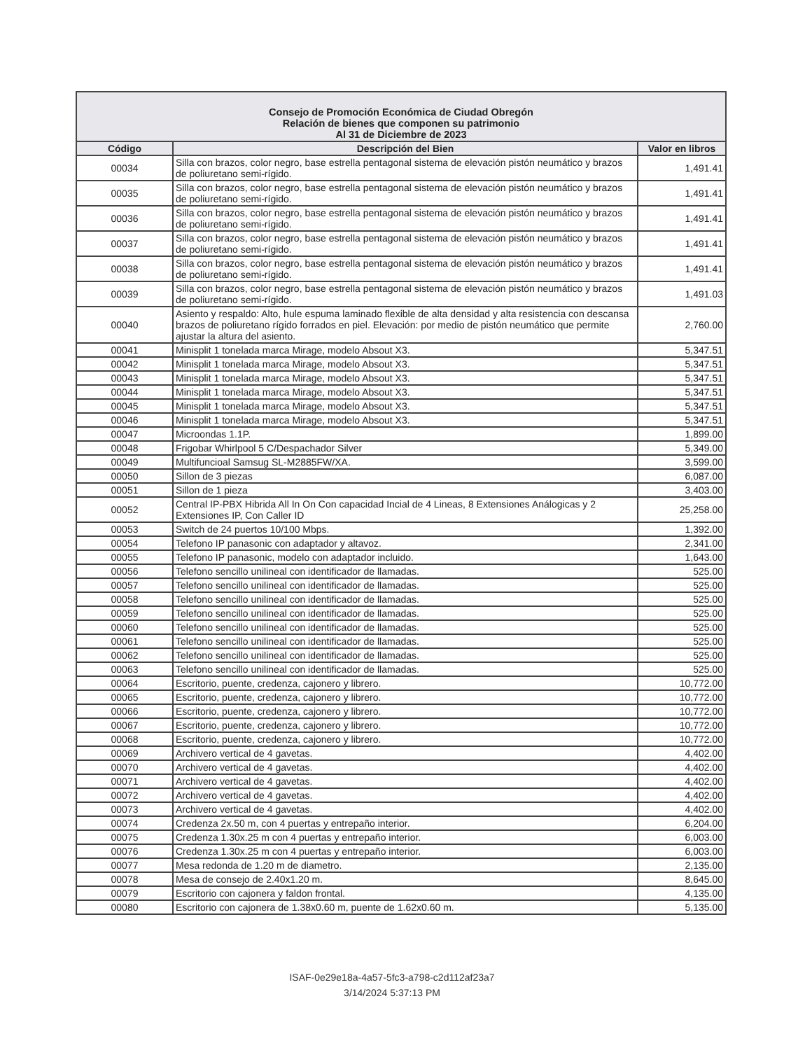| Consejo de Promoción Económica de Ciudad Obregón Relación de bienes que componen su patrimonio Al 31 de Diciembre de 2023 | | |
| Código | Descripción del Bien | Valor en libros |
| 00034 | Silla con brazos, color negro, base estrella pentagonal sistema de elevación pistón neumático y brazos de poliuretano semi-rígido. | 1,491.41 |
| 00035 | Silla con brazos, color negro, base estrella pentagonal sistema de elevación pistón neumático y brazos de poliuretano semi-rígido. | 1,491.41 |
| 00036 | Silla con brazos, color negro, base estrella pentagonal sistema de elevación pistón neumático y brazos de poliuretano semi-rígido. | 1,491.41 |
| 00037 | Silla con brazos, color negro, base estrella pentagonal sistema de elevación pistón neumático y brazos de poliuretano semi-rígido. | 1,491.41 |
| 00038 | Silla con brazos, color negro, base estrella pentagonal sistema de elevación pistón neumático y brazos de poliuretano semi-rígido. | 1,491.41 |
| 00039 | Silla con brazos, color negro, base estrella pentagonal sistema de elevación pistón neumático y brazos de poliuretano semi-rígido. | 1,491.03 |
| 00040 | Asiento y respaldo: Alto, hule espuma laminado flexible de alta densidad y alta resistencia con descansa brazos de poliuretano rígido forrados en piel. Elevación: por medio de pistón neumático que permite ajustar la altura del asiento. | 2,760.00 |
| 00041 | Minisplit 1 tonelada marca Mirage, modelo Absout X3. | 5,347.51 |
| 00042 | Minisplit 1 tonelada marca Mirage, modelo Absout X3. | 5,347.51 |
| 00043 | Minisplit 1 tonelada marca Mirage, modelo Absout X3. | 5,347.51 |
| 00044 | Minisplit 1 tonelada marca Mirage, modelo Absout X3. | 5,347.51 |
| 00045 | Minisplit 1 tonelada marca Mirage, modelo Absout X3. | 5,347.51 |
| 00046 | Minisplit 1 tonelada marca Mirage, modelo Absout X3. | 5,347.51 |
| 00047 | Microondas 1.1P. | 1,899.00 |
| 00048 | Frigobar Whirlpool 5 C/Despachador Silver | 5,349.00 |
| 00049 | Multifuncioal Samsug SL-M2885FW/XA. | 3,599.00 |
| 00050 | Sillon de 3 piezas | 6,087.00 |
| 00051 | Sillon de 1 pieza | 3,403.00 |
| 00052 | Central IP-PBX Hibrida All In On Con capacidad Incial de 4 Lineas, 8 Extensiones Análogicas y 2 Extensiones IP, Con Caller ID | 25,258.00 |
| 00053 | Switch de 24 puertos 10/100 Mbps. | 1,392.00 |
| 00054 | Telefono IP panasonic con adaptador y altavoz. | 2,341.00 |
| 00055 | Telefono IP panasonic, modelo con adaptador incluido. | 1,643.00 |
| 00056 | Telefono sencillo unilineal con identificador de llamadas. | 525.00 |
| 00057 | Telefono sencillo unilineal con identificador de llamadas. | 525.00 |
| 00058 | Telefono sencillo unilineal con identificador de llamadas. | 525.00 |
| 00059 | Telefono sencillo unilineal con identificador de llamadas. | 525.00 |
| 00060 | Telefono sencillo unilineal con identificador de llamadas. | 525.00 |
| 00061 | Telefono sencillo unilineal con identificador de llamadas. | 525.00 |
| 00062 | Telefono sencillo unilineal con identificador de llamadas. | 525.00 |
| 00063 | Telefono sencillo unilineal con identificador de llamadas. | 525.00 |
| 00064 | Escritorio, puente, credenza, cajonero y librero. | 10,772.00 |
| 00065 | Escritorio, puente, credenza, cajonero y librero. | 10,772.00 |
| 00066 | Escritorio, puente, credenza, cajonero y librero. | 10,772.00 |
| 00067 | Escritorio, puente, credenza, cajonero y librero. | 10,772.00 |
| 00068 | Escritorio, puente, credenza, cajonero y librero. | 10,772.00 |
| 00069 | Archivero vertical de 4 gavetas. | 4,402.00 |
| 00070 | Archivero vertical de 4 gavetas. | 4,402.00 |
| 00071 | Archivero vertical de 4 gavetas. | 4,402.00 |
| 00072 | Archivero vertical de 4 gavetas. | 4,402.00 |
| 00073 | Archivero vertical de 4 gavetas. | 4,402.00 |
| 00074 | Credenza 2x.50 m, con 4 puertas y entrepaño interior. | 6,204.00 |
| 00075 | Credenza 1.30x.25 m con 4 puertas y entrepaño interior. | 6,003.00 |
| 00076 | Credenza 1.30x.25 m con 4 puertas y entrepaño interior. | 6,003.00 |
| 00077 | Mesa redonda de 1.20 m de diametro. | 2,135.00 |
| 00078 | Mesa de consejo de 2.40x1.20 m. | 8,645.00 |
| 00079 | Escritorio con cajonera y faldon frontal. | 4,135.00 |
| 00080 | Escritorio con cajonera de 1.38x0.60 m, puente de 1.62x0.60 m. | 5,135.00 |
ISAF-0e29e18a-4a57-5fc3-a798-c2d112af23a7
3/14/2024 5:37:13 PM